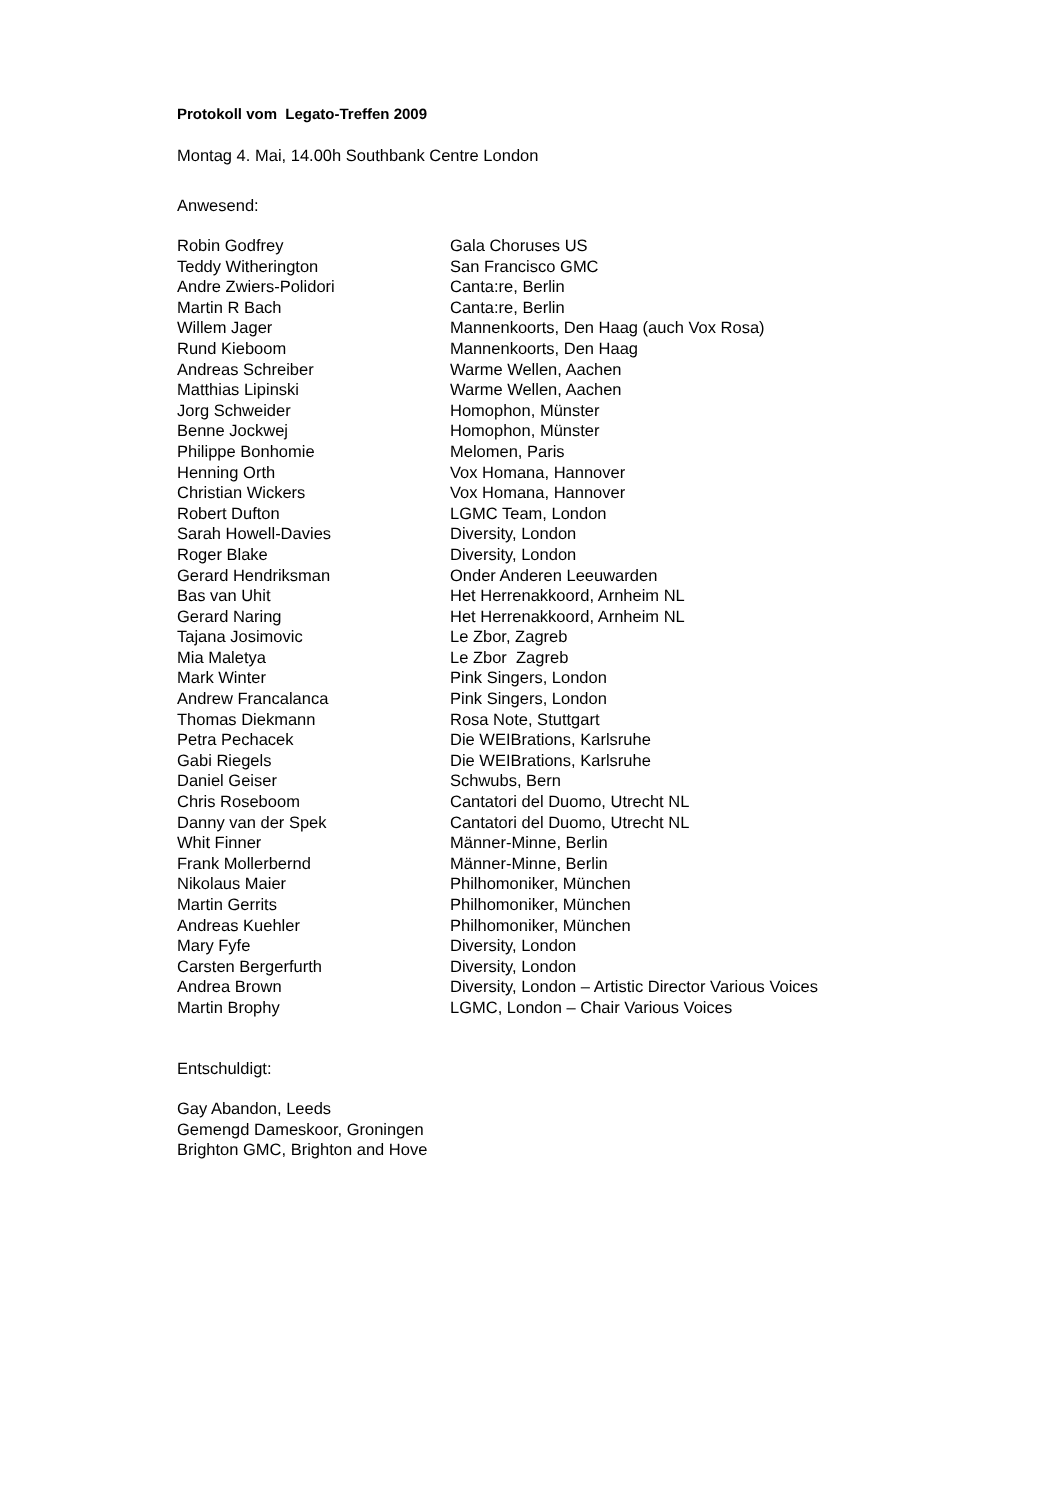Protokoll vom Legato-Treffen 2009
Montag 4. Mai, 14.00h Southbank Centre London
Anwesend:
| Robin Godfrey | Gala Choruses US |
| Teddy Witherington | San Francisco GMC |
| Andre Zwiers-Polidori | Canta:re, Berlin |
| Martin R Bach | Canta:re, Berlin |
| Willem Jager | Mannenkoorts, Den Haag (auch Vox Rosa) |
| Rund Kieboom | Mannenkoorts, Den Haag |
| Andreas Schreiber | Warme Wellen, Aachen |
| Matthias Lipinski | Warme Wellen, Aachen |
| Jorg Schweider | Homophon, Münster |
| Benne Jockwej | Homophon, Münster |
| Philippe Bonhomie | Melomen, Paris |
| Henning Orth | Vox Homana, Hannover |
| Christian Wickers | Vox Homana, Hannover |
| Robert Dufton | LGMC Team, London |
| Sarah Howell-Davies | Diversity, London |
| Roger Blake | Diversity, London |
| Gerard Hendriksman | Onder Anderen Leeuwarden |
| Bas van Uhit | Het Herrenakkoord, Arnheim NL |
| Gerard Naring | Het Herrenakkoord, Arnheim NL |
| Tajana Josimovic | Le Zbor, Zagreb |
| Mia Maletya | Le Zbor Zagreb |
| Mark Winter | Pink Singers, London |
| Andrew Francalanca | Pink Singers, London |
| Thomas Diekmann | Rosa Note, Stuttgart |
| Petra Pechacek | Die WEIBrations, Karlsruhe |
| Gabi Riegels | Die WEIBrations, Karlsruhe |
| Daniel Geiser | Schwubs, Bern |
| Chris Roseboom | Cantatori del Duomo, Utrecht NL |
| Danny van der Spek | Cantatori del Duomo, Utrecht NL |
| Whit Finner | Männer-Minne, Berlin |
| Frank Mollerbernd | Männer-Minne, Berlin |
| Nikolaus Maier | Philhomoniker, München |
| Martin Gerrits | Philhomoniker, München |
| Andreas Kuehler | Philhomoniker, München |
| Mary Fyfe | Diversity, London |
| Carsten Bergerfurth | Diversity, London |
| Andrea Brown | Diversity, London – Artistic Director Various Voices |
| Martin Brophy | LGMC, London – Chair Various Voices |
Entschuldigt:
Gay Abandon, Leeds
Gemengd Dameskoor, Groningen
Brighton GMC, Brighton and Hove